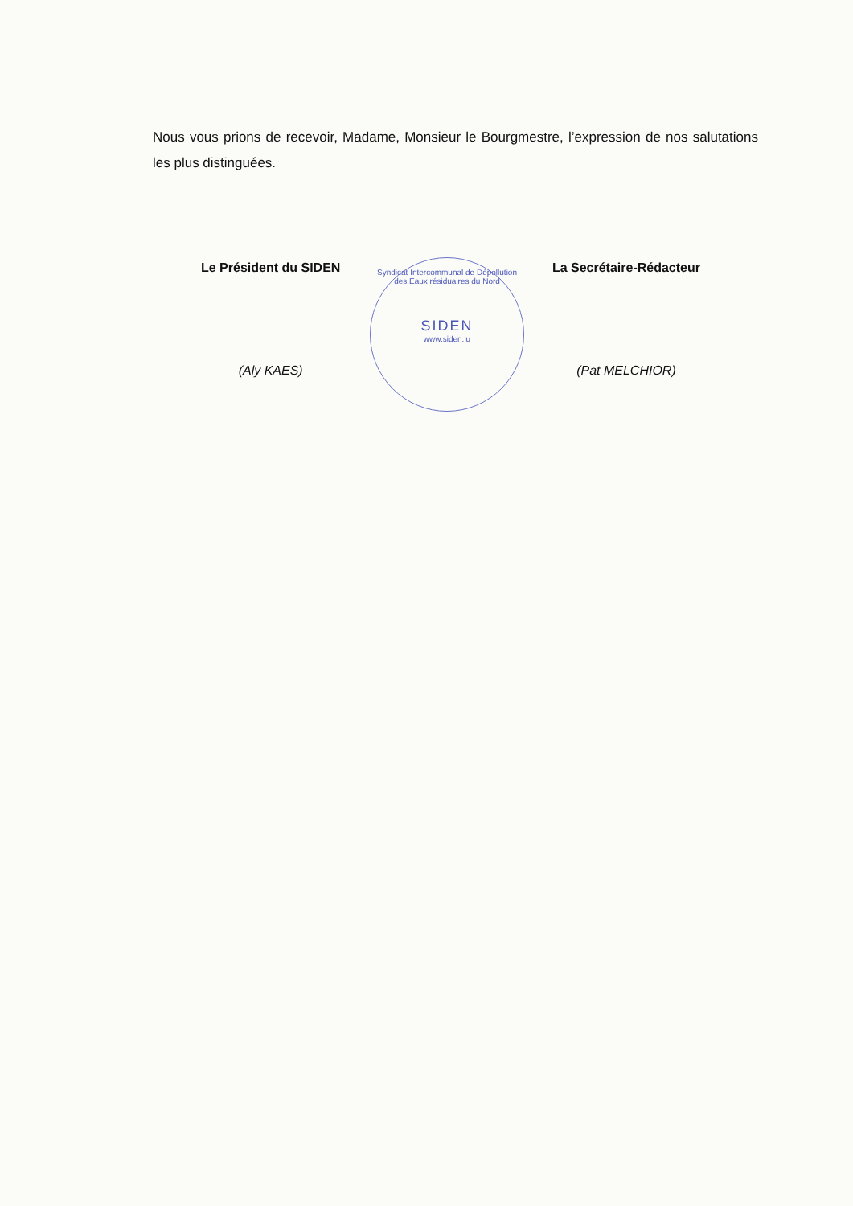Nous vous prions de recevoir, Madame, Monsieur le Bourgmestre, l’expression de nos salutations les plus distinguées.
Le Président du SIDEN
(Aly KAES)
La Secrétaire-Rédacteur
(Pat MELCHIOR)
Syndicat Intercommunal de Dépollution des Eaux résiduaires du Nord
SIDEN
www.siden.lu